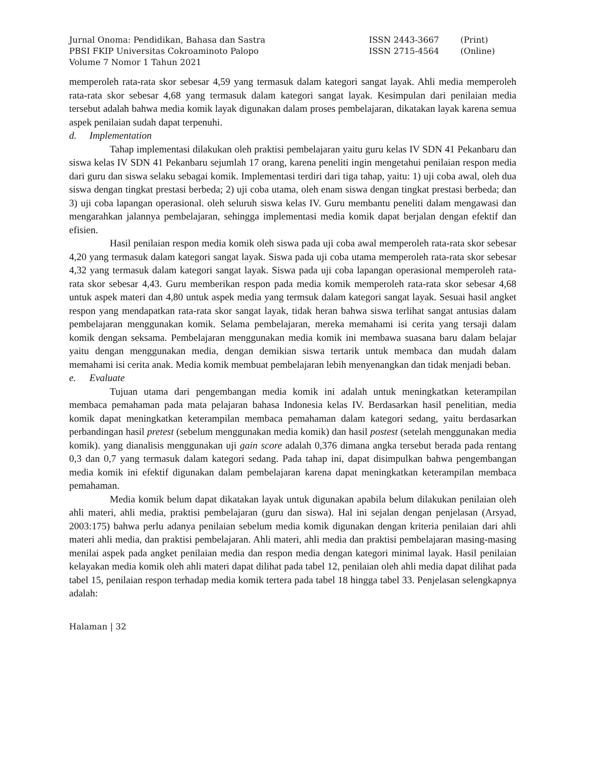Jurnal Onoma: Pendidikan, Bahasa dan Sastra
ISSN 2443-3667
(Print)
PBSI FKIP Universitas Cokroaminoto Palopo
ISSN 2715-4564
(Online)
Volume 7 Nomor 1 Tahun 2021
memperoleh rata-rata skor sebesar 4,59 yang termasuk dalam kategori sangat layak. Ahli media memperoleh rata-rata skor sebesar 4,68 yang termasuk dalam kategori sangat layak. Kesimpulan dari penilaian media tersebut adalah bahwa media komik layak digunakan dalam proses pembelajaran, dikatakan layak karena semua aspek penilaian sudah dapat terpenuhi.
d. Implementation
Tahap implementasi dilakukan oleh praktisi pembelajaran yaitu guru kelas IV SDN 41 Pekanbaru dan siswa kelas IV SDN 41 Pekanbaru sejumlah 17 orang, karena peneliti ingin mengetahui penilaian respon media dari guru dan siswa selaku sebagai komik. Implementasi terdiri dari tiga tahap, yaitu: 1) uji coba awal, oleh dua siswa dengan tingkat prestasi berbeda; 2) uji coba utama, oleh enam siswa dengan tingkat prestasi berbeda; dan 3) uji coba lapangan operasional. oleh seluruh siswa kelas IV. Guru membantu peneliti dalam mengawasi dan mengarahkan jalannya pembelajaran, sehingga implementasi media komik dapat berjalan dengan efektif dan efisien.
Hasil penilaian respon media komik oleh siswa pada uji coba awal memperoleh rata-rata skor sebesar 4,20 yang termasuk dalam kategori sangat layak. Siswa pada uji coba utama memperoleh rata-rata skor sebesar 4,32 yang termasuk dalam kategori sangat layak. Siswa pada uji coba lapangan operasional memperoleh rata-rata skor sebesar 4,43. Guru memberikan respon pada media komik memperoleh rata-rata skor sebesar 4,68 untuk aspek materi dan 4,80 untuk aspek media yang termsuk dalam kategori sangat layak. Sesuai hasil angket respon yang mendapatkan rata-rata skor sangat layak, tidak heran bahwa siswa terlihat sangat antusias dalam pembelajaran menggunakan komik. Selama pembelajaran, mereka memahami isi cerita yang tersaji dalam komik dengan seksama. Pembelajaran menggunakan media komik ini membawa suasana baru dalam belajar yaitu dengan menggunakan media, dengan demikian siswa tertarik untuk membaca dan mudah dalam memahami isi cerita anak. Media komik membuat pembelajaran lebih menyenangkan dan tidak menjadi beban.
e. Evaluate
Tujuan utama dari pengembangan media komik ini adalah untuk meningkatkan keterampilan membaca pemahaman pada mata pelajaran bahasa Indonesia kelas IV. Berdasarkan hasil penelitian, media komik dapat meningkatkan keterampilan membaca pemahaman dalam kategori sedang, yaitu berdasarkan perbandingan hasil pretest (sebelum menggunakan media komik) dan hasil postest (setelah menggunakan media komik). yang dianalisis menggunakan uji gain score adalah 0,376 dimana angka tersebut berada pada rentang 0,3 dan 0,7 yang termasuk dalam kategori sedang. Pada tahap ini, dapat disimpulkan bahwa pengembangan media komik ini efektif digunakan dalam pembelajaran karena dapat meningkatkan keterampilan membaca pemahaman.
Media komik belum dapat dikatakan layak untuk digunakan apabila belum dilakukan penilaian oleh ahli materi, ahli media, praktisi pembelajaran (guru dan siswa). Hal ini sejalan dengan penjelasan (Arsyad, 2003:175) bahwa perlu adanya penilaian sebelum media komik digunakan dengan kriteria penilaian dari ahli materi ahli media, dan praktisi pembelajaran. Ahli materi, ahli media dan praktisi pembelajaran masing-masing menilai aspek pada angket penilaian media dan respon media dengan kategori minimal layak. Hasil penilaian kelayakan media komik oleh ahli materi dapat dilihat pada tabel 12, penilaian oleh ahli media dapat dilihat pada tabel 15, penilaian respon terhadap media komik tertera pada tabel 18 hingga tabel 33. Penjelasan selengkapnya adalah:
Halaman | 32